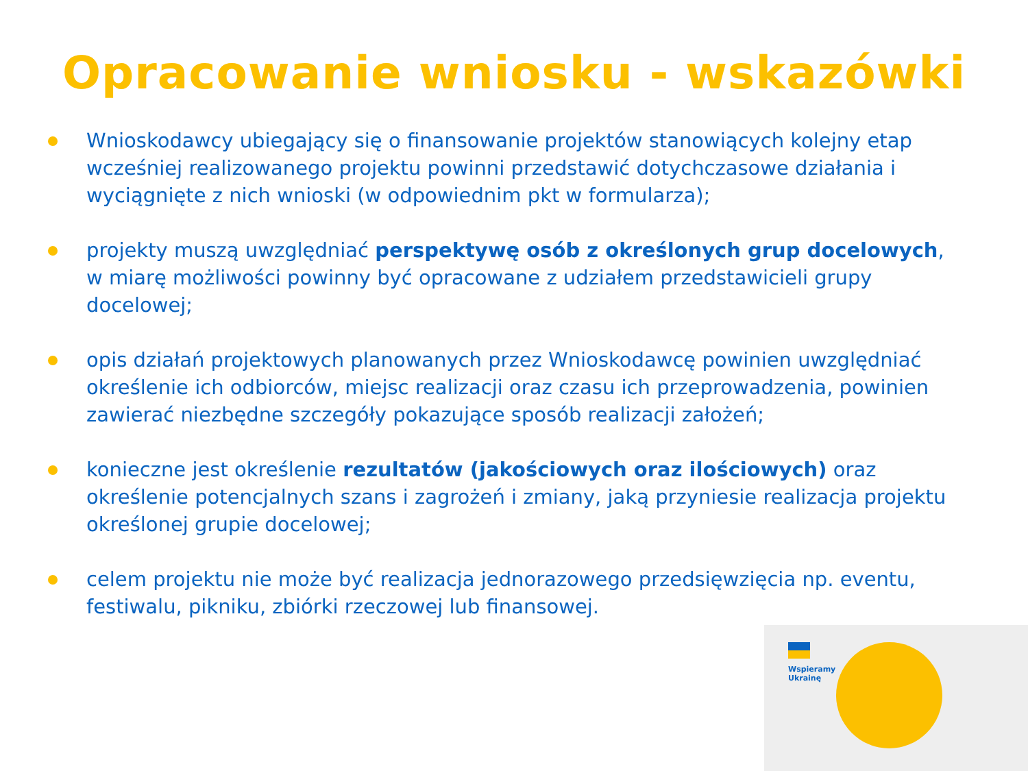Opracowanie wniosku - wskazówki
Wnioskodawcy ubiegający się o finansowanie projektów stanowiących kolejny etap wcześniej realizowanego projektu powinni przedstawić dotychczasowe działania i wyciągnięte z nich wnioski (w odpowiednim pkt w formularza);
projekty muszą uwzględniać perspektywę osób z określonych grup docelowych, w miarę możliwości powinny być opracowane z udziałem przedstawicieli grupy docelowej;
opis działań projektowych planowanych przez Wnioskodawcę powinien uwzględniać określenie ich odbiorców, miejsc realizacji oraz czasu ich przeprowadzenia, powinien zawierać niezbędne szczegóły pokazujące sposób realizacji założeń;
konieczne jest określenie rezultatów (jakościowych oraz ilościowych) oraz określenie potencjalnych szans i zagrożeń i zmiany, jaką przyniesie realizacja projektu określonej grupie docelowej;
celem projektu nie może być realizacja jednorazowego przedsięwzięcia np. eventu, festiwalu, pikniku, zbiórki rzeczowej lub finansowej.
Wspieramy
Ukrainę